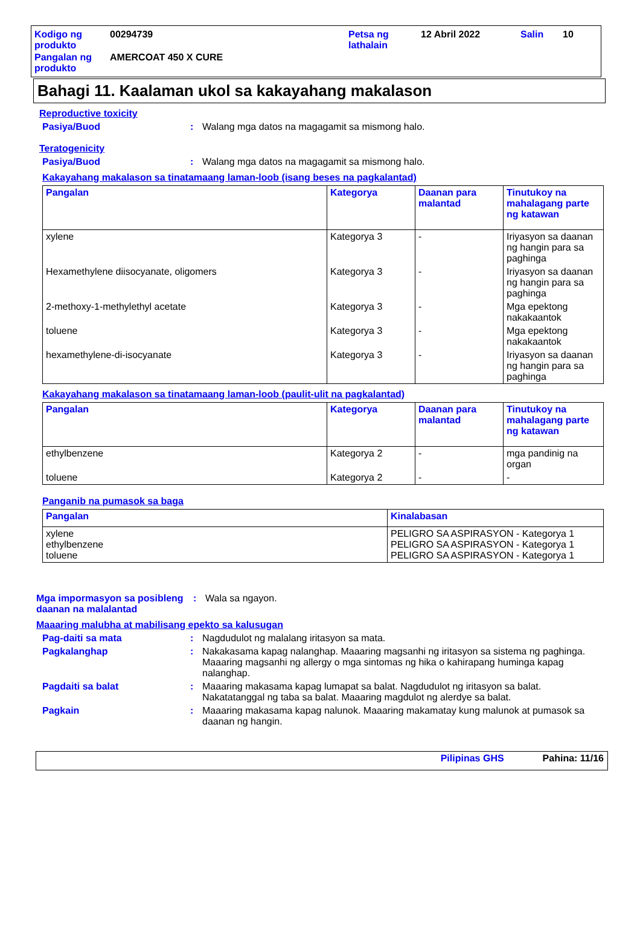| Kodigo ng produkto | 00294739 | Petsa ng lathalain | 12 Abril 2022 | Salin | 10 |
| Pangalan ng produkto | AMERCOAT 450 X CURE | | | | |
Bahagi 11. Kaalaman ukol sa kakayahang makalason
Reproductive toxicity
Pasiya/Buod : Walang mga datos na magagamit sa mismong halo.
Teratogenicity
Pasiya/Buod : Walang mga datos na magagamit sa mismong halo.
Kakayahang makalason sa tinatamaang laman-loob (isang beses na pagkalantad)
| Pangalan | Kategorya | Daanan para malantad | Tinutukoy na mahalagang parte ng katawan |
| --- | --- | --- | --- |
| xylene | Kategorya 3 | - | Iriyasyon sa daanan ng hangin para sa paghinga |
| Hexamethylene diisocyanate, oligomers | Kategorya 3 | - | Iriyasyon sa daanan ng hangin para sa paghinga |
| 2-methoxy-1-methylethyl acetate | Kategorya 3 | - | Mga epektong nakakaantok |
| toluene | Kategorya 3 | - | Mga epektong nakakaantok |
| hexamethylene-di-isocyanate | Kategorya 3 | - | Iriyasyon sa daanan ng hangin para sa paghinga |
Kakayahang makalason sa tinatamaang laman-loob (paulit-ulit na pagkalantad)
| Pangalan | Kategorya | Daanan para malantad | Tinutukoy na mahalagang parte ng katawan |
| --- | --- | --- | --- |
| ethylbenzene | Kategorya 2 | - | mga pandinig na organ |
| toluene | Kategorya 2 | - | - |
Panganib na pumasok sa baga
| Pangalan | Kinalabasan |
| --- | --- |
| xylene ethylbenzene toluene | PELIGRO SA ASPIRASYON - Kategorya 1 PELIGRO SA ASPIRASYON - Kategorya 1 PELIGRO SA ASPIRASYON - Kategorya 1 |
Mga impormasyon sa posibleng daanan na malalantad
: Wala sa ngayon.
Maaaring malubha at mabilisang epekto sa kalusugan
Pag-daiti sa mata : Nagdudulot ng malalang iritasyon sa mata.
Pagkalanghap : Nakakasama kapag nalanghap. Maaaring magsanhi ng iritasyon sa sistema ng paghinga. Maaaring magsanhi ng allergy o mga sintomas ng hika o kahirapang huminga kapag nalanghap.
Pagdaiti sa balat : Maaaring makasama kapag lumapat sa balat. Nagdudulot ng iritasyon sa balat. Nakatatanggal ng taba sa balat. Maaaring magdulot ng alerdye sa balat.
Pagkain : Maaaring makasama kapag nalunok. Maaaring makamatay kung malunok at pumasok sa daanan ng hangin.
Pilipinas GHS Pahina: 11/16